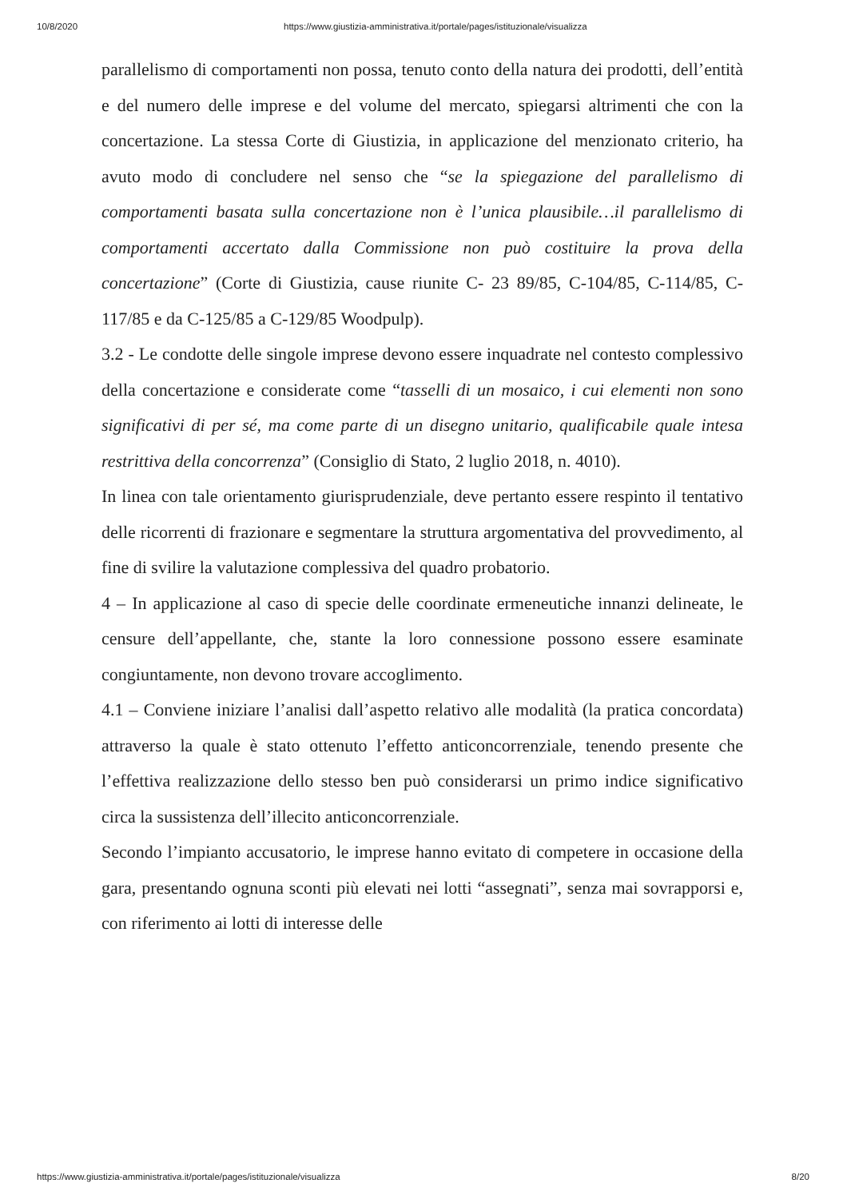10/8/2020 https://www.giustizia-amministrativa.it/portale/pages/istituzionale/visualizza
parallelismo di comportamenti non possa, tenuto conto della natura dei prodotti, dell’entità e del numero delle imprese e del volume del mercato, spiegarsi altrimenti che con la concertazione. La stessa Corte di Giustizia, in applicazione del menzionato criterio, ha avuto modo di concludere nel senso che “se la spiegazione del parallelismo di comportamenti basata sulla concertazione non è l’unica plausibile…il parallelismo di comportamenti accertato dalla Commissione non può costituire la prova della concertazione” (Corte di Giustizia, cause riunite C- 23 89/85, C-104/85, C-114/85, C-117/85 e da C-125/85 a C-129/85 Woodpulp).
3.2 - Le condotte delle singole imprese devono essere inquadrate nel contesto complessivo della concertazione e considerate come “tasselli di un mosaico, i cui elementi non sono significativi di per sé, ma come parte di un disegno unitario, qualificabile quale intesa restrittiva della concorrenza” (Consiglio di Stato, 2 luglio 2018, n. 4010).
In linea con tale orientamento giurisprudenziale, deve pertanto essere respinto il tentativo delle ricorrenti di frazionare e segmentare la struttura argomentativa del provvedimento, al fine di svilire la valutazione complessiva del quadro probatorio.
4 – In applicazione al caso di specie delle coordinate ermeneutiche innanzi delineate, le censure dell’appellante, che, stante la loro connessione possono essere esaminate congiuntamente, non devono trovare accoglimento.
4.1 – Conviene iniziare l’analisi dall’aspetto relativo alle modalità (la pratica concordata) attraverso la quale è stato ottenuto l’effetto anticoncorrenziale, tenendo presente che l’effettiva realizzazione dello stesso ben può considerarsi un primo indice significativo circa la sussistenza dell’illecito anticoncorrenziale.
Secondo l’impianto accusatorio, le imprese hanno evitato di competere in occasione della gara, presentando ognuna sconti più elevati nei lotti “assegnati”, senza mai sovrapporsi e, con riferimento ai lotti di interesse delle
https://www.giustizia-amministrativa.it/portale/pages/istituzionale/visualizza 8/20